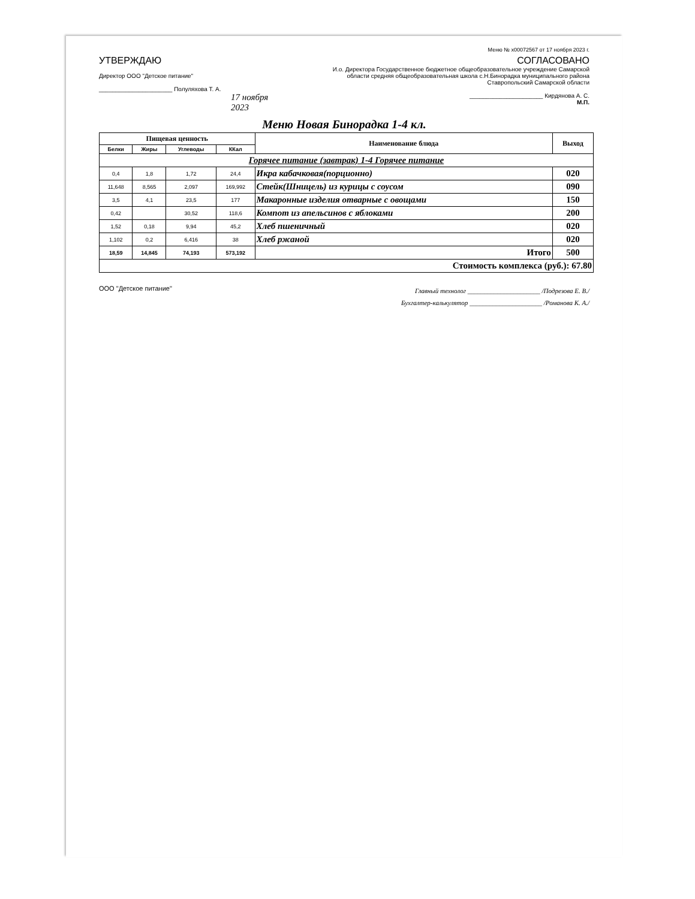Меню № x00072567 от 17 ноября 2023 г.
УТВЕРЖДАЮ
Директор ООО "Детское питание"
______________________ Полуляхова Т. А.
17 ноября 2023
СОГЛАСОВАНО
И.о. Директора Государственное бюджетное общеобразовательное учреждение Самарской области средняя общеобразовательная школа с.Н.Бинорадка муниципального района Ставропольский Самарской области
______________________ Кирдянова А. С.
М.П.
Меню Новая Бинорадка 1-4 кл.
| Пищевая ценность | | | | Наименование блюда | Выход |
| --- | --- | --- | --- | --- | --- |
| Белки | Жиры | Углеводы | ККал | | |
| Горячее питание (завтрак) 1-4 Горячее питание | | | | | |
| 0,4 | 1,8 | 1,72 | 24,4 | Икра кабачковая(порционно) | 020 |
| 11,648 | 8,565 | 2,097 | 169,992 | Стейк(Шницель) из курицы с соусом | 090 |
| 3,5 | 4,1 | 23,5 | 177 | Макаронные изделия отварные с овощами | 150 |
| 0,42 | | 30,52 | 118,6 | Компот из апельсинов с яблоками | 200 |
| 1,52 | 0,18 | 9,94 | 45,2 | Хлеб пшеничный | 020 |
| 1,102 | 0,2 | 6,416 | 38 | Хлеб ржаной | 020 |
| 18,59 | 14,845 | 74,193 | 573,192 | Итого | 500 |
| Стоимость комплекса (руб.): 67.80 | | | | | |
ООО "Детское питание"
Главный технолог ______________________ /Подрезова Е. В./
Бухгалтер-калькулятор ______________________ /Романова К. А./